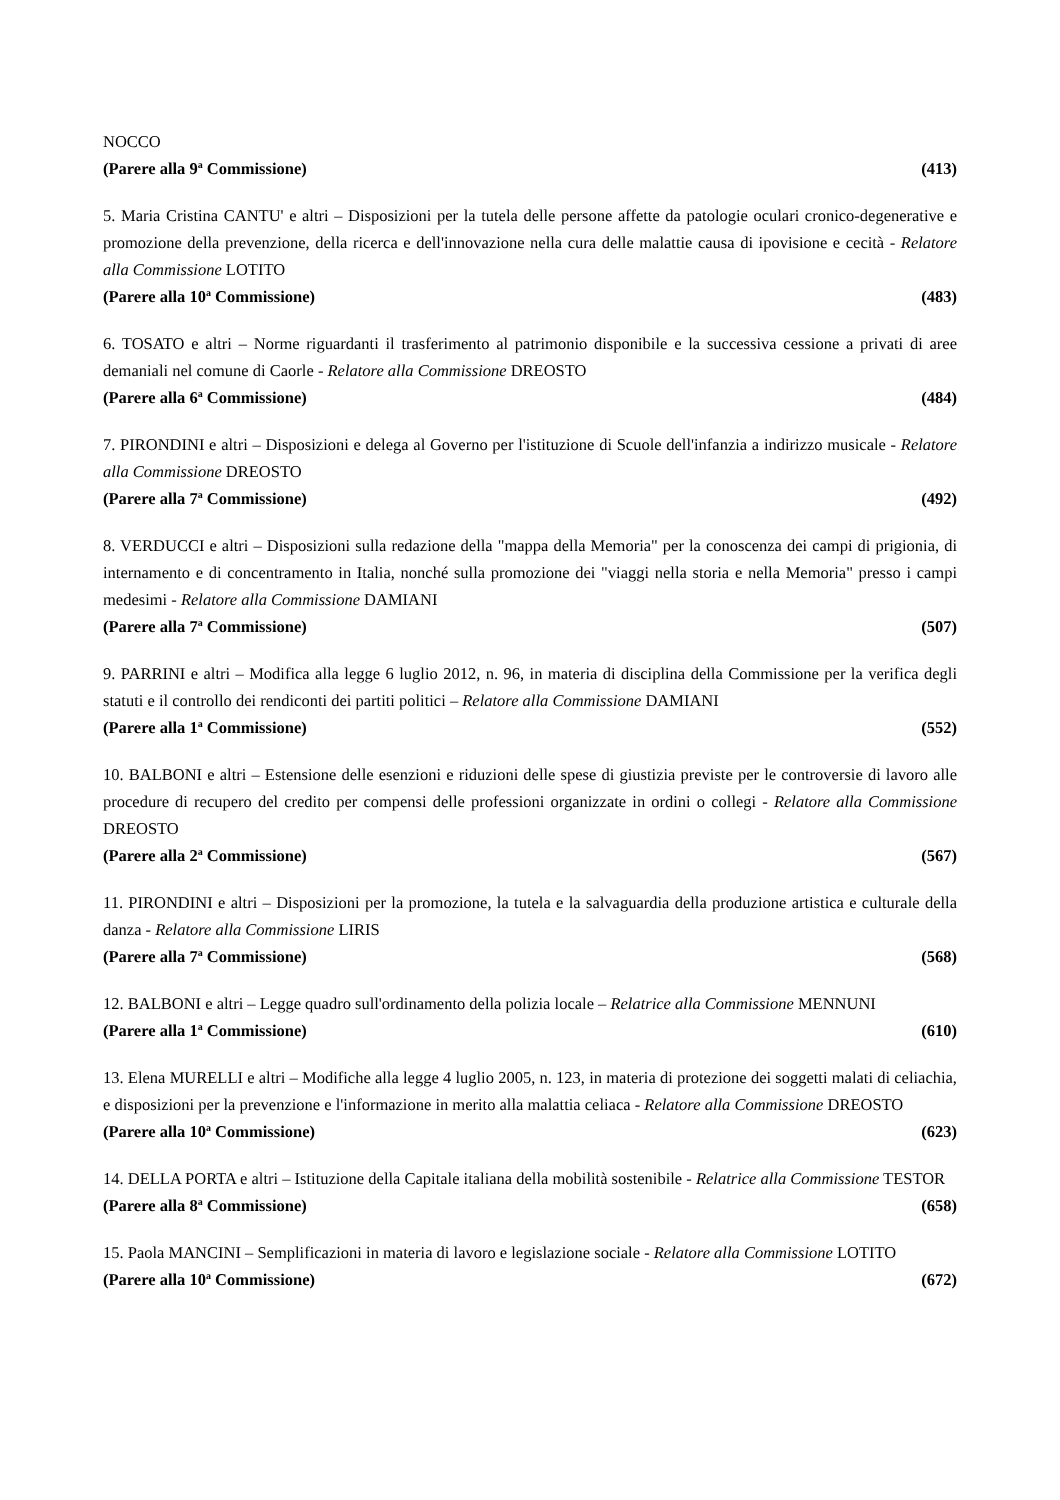NOCCO
(Parere alla 9<sup>a</sup> Commissione) (413)
5. Maria Cristina CANTU' e altri – Disposizioni per la tutela delle persone affette da patologie oculari cronico-degenerative e promozione della prevenzione, della ricerca e dell'innovazione nella cura delle malattie causa di ipovisione e cecità - Relatore alla Commissione LOTITO
(Parere alla 10<sup>a</sup> Commissione) (483)
6. TOSATO e altri – Norme riguardanti il trasferimento al patrimonio disponibile e la successiva cessione a privati di aree demaniali nel comune di Caorle - Relatore alla Commissione DREOSTO
(Parere alla 6<sup>a</sup> Commissione) (484)
7. PIRONDINI e altri – Disposizioni e delega al Governo per l'istituzione di Scuole dell'infanzia a indirizzo musicale - Relatore alla Commissione DREOSTO
(Parere alla 7<sup>a</sup> Commissione) (492)
8. VERDUCCI e altri – Disposizioni sulla redazione della "mappa della Memoria" per la conoscenza dei campi di prigionia, di internamento e di concentramento in Italia, nonché sulla promozione dei "viaggi nella storia e nella Memoria" presso i campi medesimi - Relatore alla Commissione DAMIANI
(Parere alla 7<sup>a</sup> Commissione) (507)
9. PARRINI e altri – Modifica alla legge 6 luglio 2012, n. 96, in materia di disciplina della Commissione per la verifica degli statuti e il controllo dei rendiconti dei partiti politici – Relatore alla Commissione DAMIANI
(Parere alla 1<sup>a</sup> Commissione) (552)
10. BALBONI e altri – Estensione delle esenzioni e riduzioni delle spese di giustizia previste per le controversie di lavoro alle procedure di recupero del credito per compensi delle professioni organizzate in ordini o collegi - Relatore alla Commissione DREOSTO
(Parere alla 2<sup>a</sup> Commissione) (567)
11. PIRONDINI e altri – Disposizioni per la promozione, la tutela e la salvaguardia della produzione artistica e culturale della danza - Relatore alla Commissione LIRIS
(Parere alla 7<sup>a</sup> Commissione) (568)
12. BALBONI e altri – Legge quadro sull'ordinamento della polizia locale – Relatrice alla Commissione MENNUNI
(Parere alla 1<sup>a</sup> Commissione) (610)
13. Elena MURELLI e altri – Modifiche alla legge 4 luglio 2005, n. 123, in materia di protezione dei soggetti malati di celiachia, e disposizioni per la prevenzione e l'informazione in merito alla malattia celiaca - Relatore alla Commissione DREOSTO
(Parere alla 10<sup>a</sup> Commissione) (623)
14. DELLA PORTA e altri – Istituzione della Capitale italiana della mobilità sostenibile - Relatrice alla Commissione TESTOR
(Parere alla 8<sup>a</sup> Commissione) (658)
15. Paola MANCINI – Semplificazioni in materia di lavoro e legislazione sociale - Relatore alla Commissione LOTITO
(Parere alla 10<sup>a</sup> Commissione) (672)